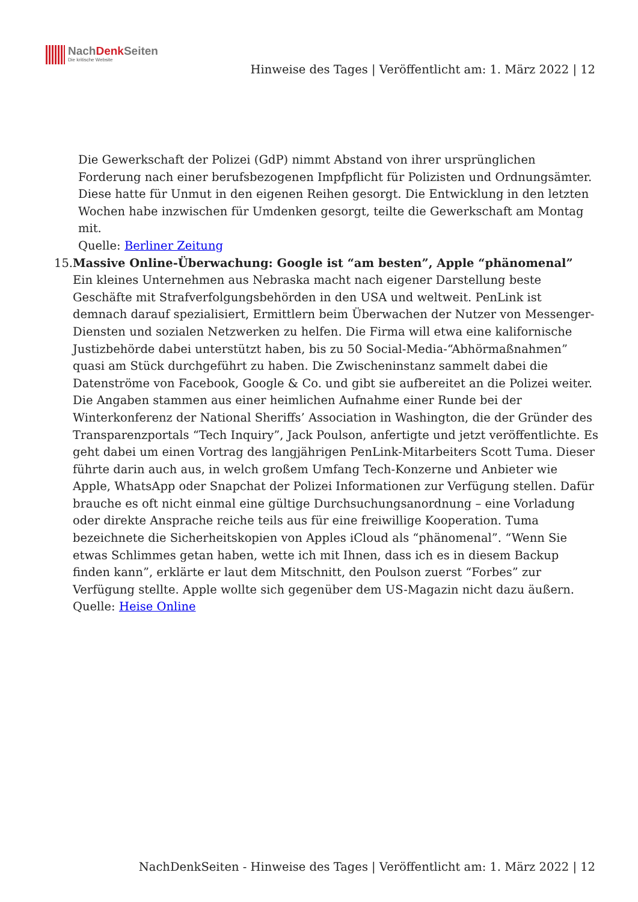NachDenk Seiten
Die kritische Website
Hinweise des Tages | Veröffentlicht am: 1. März 2022 | 12
Die Gewerkschaft der Polizei (GdP) nimmt Abstand von ihrer ursprünglichen Forderung nach einer berufsbezogenen Impfpflicht für Polizisten und Ordnungsämter. Diese hatte für Unmut in den eigenen Reihen gesorgt. Die Entwicklung in den letzten Wochen habe inzwischen für Umdenken gesorgt, teilte die Gewerkschaft am Montag mit.
Quelle: Berliner Zeitung
15. Massive Online-Überwachung: Google ist “am besten”, Apple “phänomenal”
Ein kleines Unternehmen aus Nebraska macht nach eigener Darstellung beste Geschäfte mit Strafverfolgungsbehörden in den USA und weltweit. PenLink ist demnach darauf spezialisiert, Ermittlern beim Überwachen der Nutzer von Messenger-Diensten und sozialen Netzwerken zu helfen. Die Firma will etwa eine kalifornische Justizbehörde dabei unterstützt haben, bis zu 50 Social-Media-“Abhörmaßnahmen” quasi am Stück durchgeführt zu haben. Die Zwischeninstanz sammelt dabei die Datenströme von Facebook, Google & Co. und gibt sie aufbereitet an die Polizei weiter.
Die Angaben stammen aus einer heimlichen Aufnahme einer Runde bei der Winterkonferenz der National Sheriffs’ Association in Washington, die der Gründer des Transparenzportals “Tech Inquiry”, Jack Poulson, anfertigte und jetzt veröffentlichte. Es geht dabei um einen Vortrag des langjährigen PenLink-Mitarbeiters Scott Tuma. Dieser führte darin auch aus, in welch großem Umfang Tech-Konzerne und Anbieter wie Apple, WhatsApp oder Snapchat der Polizei Informationen zur Verfügung stellen. Dafür brauche es oft nicht einmal eine gültige Durchsuchungsanordnung – eine Vorladung oder direkte Ansprache reiche teils aus für eine freiwillige Kooperation. Tuma bezeichnete die Sicherheitskopien von Apples iCloud als “phänomenal”. “Wenn Sie etwas Schlimmes getan haben, wette ich mit Ihnen, dass ich es in diesem Backup finden kann”, erklärte er laut dem Mitschnitt, den Poulson zuerst “Forbes” zur Verfügung stellte. Apple wollte sich gegenüber dem US-Magazin nicht dazu äußern.
Quelle: Heise Online
NachDenkSeiten - Hinweise des Tages | Veröffentlicht am: 1. März 2022 | 12